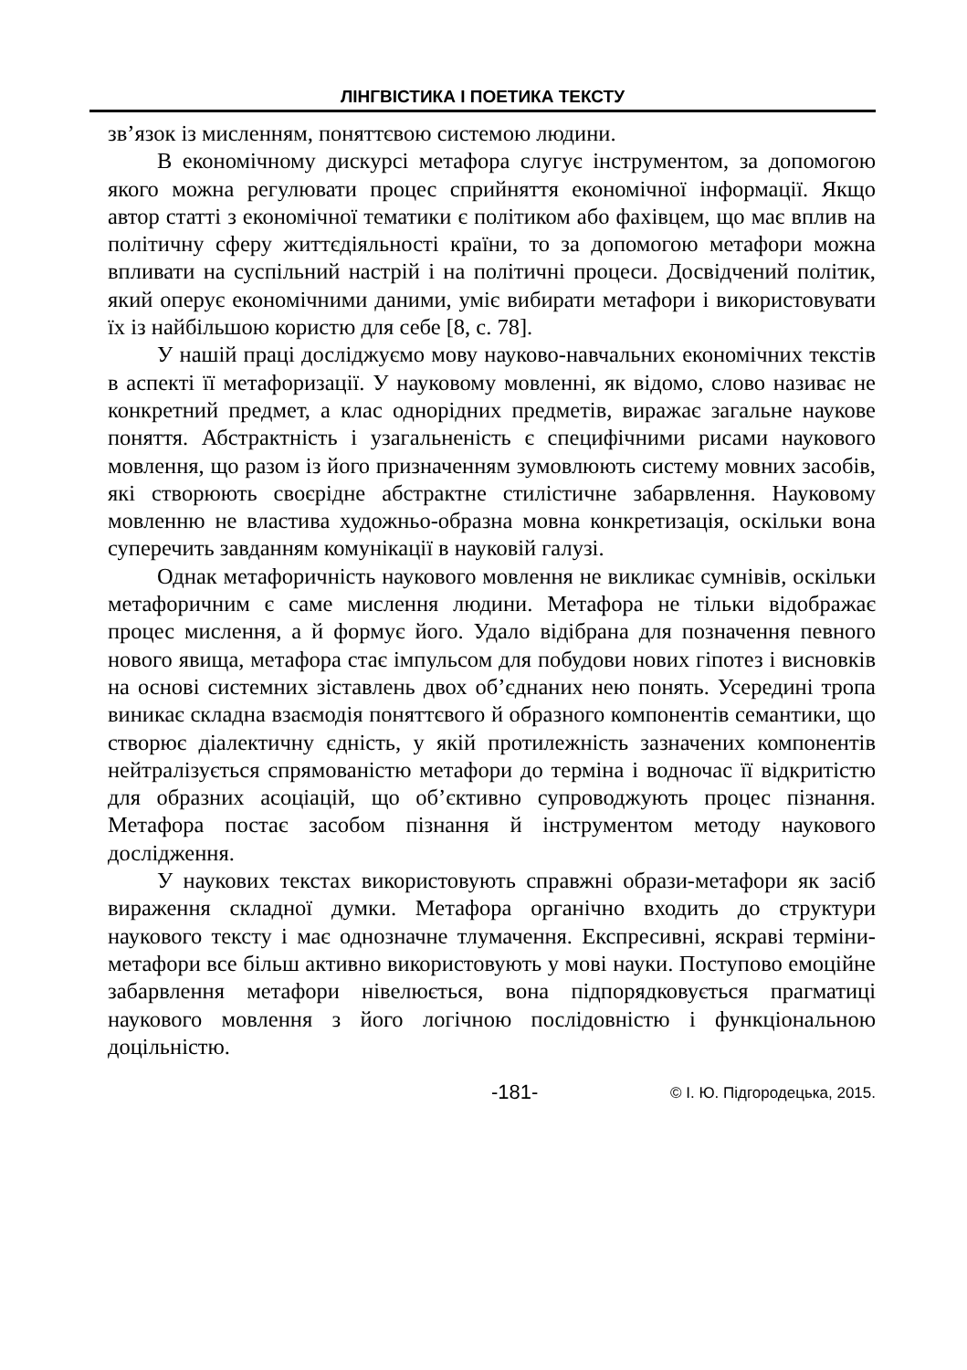ЛІНГВІСТИКА І ПОЕТИКА ТЕКСТУ
зв’язок із мисленням, поняттєвою системою людини.
В економічному дискурсі метафора слугує інструментом, за допомогою якого можна регулювати процес сприйняття економічної інформації. Якщо автор статті з економічної тематики є політиком або фахівцем, що має вплив на політичну сферу життєдіяльності країни, то за допомогою метафори можна впливати на суспільний настрій і на політичні процеси. Досвідчений політик, який оперує економічними даними, уміє вибирати метафори і використовувати їх із найбільшою користю для себе [8, с. 78].
У нашій праці досліджуємо мову науково-навчальних економічних текстів в аспекті її метафоризації. У науковому мовленні, як відомо, слово називає не конкретний предмет, а клас однорідних предметів, виражає загальне наукове поняття. Абстрактність і узагальненість є специфічними рисами наукового мовлення, що разом із його призначенням зумовлюють систему мовних засобів, які створюють своєрідне абстрактне стилістичне забарвлення. Науковому мовленню не властива художньо-образна мовна конкретизація, оскільки вона суперечить завданням комунікації в науковій галузі.
Однак метафоричність наукового мовлення не викликає сумнівів, оскільки метафоричним є саме мислення людини. Метафора не тільки відображає процес мислення, а й формує його. Удало відібрана для позначення певного нового явища, метафора стає імпульсом для побудови нових гіпотез і висновків на основі системних зіставлень двох об’єднаних нею понять. Усередині тропа виникає складна взаємодія поняттєвого й образного компонентів семантики, що створює діалектичну єдність, у якій протилежність зазначених компонентів нейтралізується спрямованістю метафори до терміна і водночас її відкритістю для образних асоціацій, що об’єктивно супроводжують процес пізнання. Метафора постає засобом пізнання й інструментом методу наукового дослідження.
У наукових текстах використовують справжні образи-метафори як засіб вираження складної думки. Метафора органічно входить до структури наукового тексту і має однозначне тлумачення. Експресивні, яскраві терміни-метафори все більш активно використовують у мові науки. Поступово емоційне забарвлення метафори нівелюється, вона підпорядковується прагматиці наукового мовлення з його логічною послідовністю і функціональною доцільністю.
-181- © І. Ю. Підгородецька, 2015.